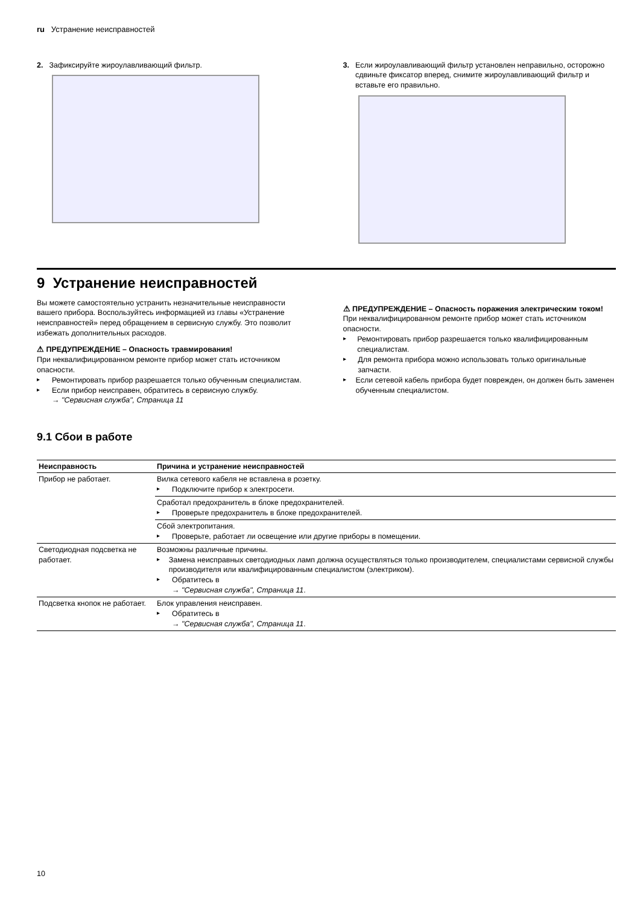ru Устранение неисправностей
2. Зафиксируйте жироулавливающий фильтр.
3. Если жироулавливающий фильтр установлен неправильно, осторожно сдвиньте фиксатор вперед, снимите жироулавливающий фильтр и вставьте его правильно.
9 Устранение неисправностей
Вы можете самостоятельно устранить незначительные неисправности вашего прибора. Воспользуйтесь информацией из главы «Устранение неисправностей» перед обращением в сервисную службу. Это позволит избежать дополнительных расходов.
⚠ ПРЕДУПРЕЖДЕНИЕ – Опасность травмирования!
При неквалифицированном ремонте прибор может стать источником опасности.
▸ Ремонтировать прибор разрешается только обученным специалистам.
▸ Если прибор неисправен, обратитесь в сервисную службу.
→ "Сервисная служба", Страница 11
⚠ ПРЕДУПРЕЖДЕНИЕ – Опасность поражения электрическим током!
При неквалифицированном ремонте прибор может стать источником опасности.
▸ Ремонтировать прибор разрешается только квалифицированным специалистам.
▸ Для ремонта прибора можно использовать только оригинальные запчасти.
▸ Если сетевой кабель прибора будет поврежден, он должен быть заменен обученным специалистом.
9.1 Сбои в работе
| Неисправность | Причина и устранение неисправностей |
| --- | --- |
| Прибор не работает. | Вилка сетевого кабеля не вставлена в розетку. ▸ Подключите прибор к электросети. |
| | Сработал предохранитель в блоке предохранителей. ▸ Проверьте предохранитель в блоке предохранителей. |
| | Сбой электропитания. ▸ Проверьте, работает ли освещение или другие приборы в помещении. |
| Светодиодная подсветка не работает. | Возможны различные причины. ▸ Замена неисправных светодиодных ламп должна осуществляться только производителем, специалистами сервисной службы производителя или квалифицированным специалистом (электриком). ▸ Обратитесь в → "Сервисная служба", Страница 11 . |
| Подсветка кнопок не работает. | Блок управления неисправен. ▸ Обратитесь в → "Сервисная служба", Страница 11 . |
10